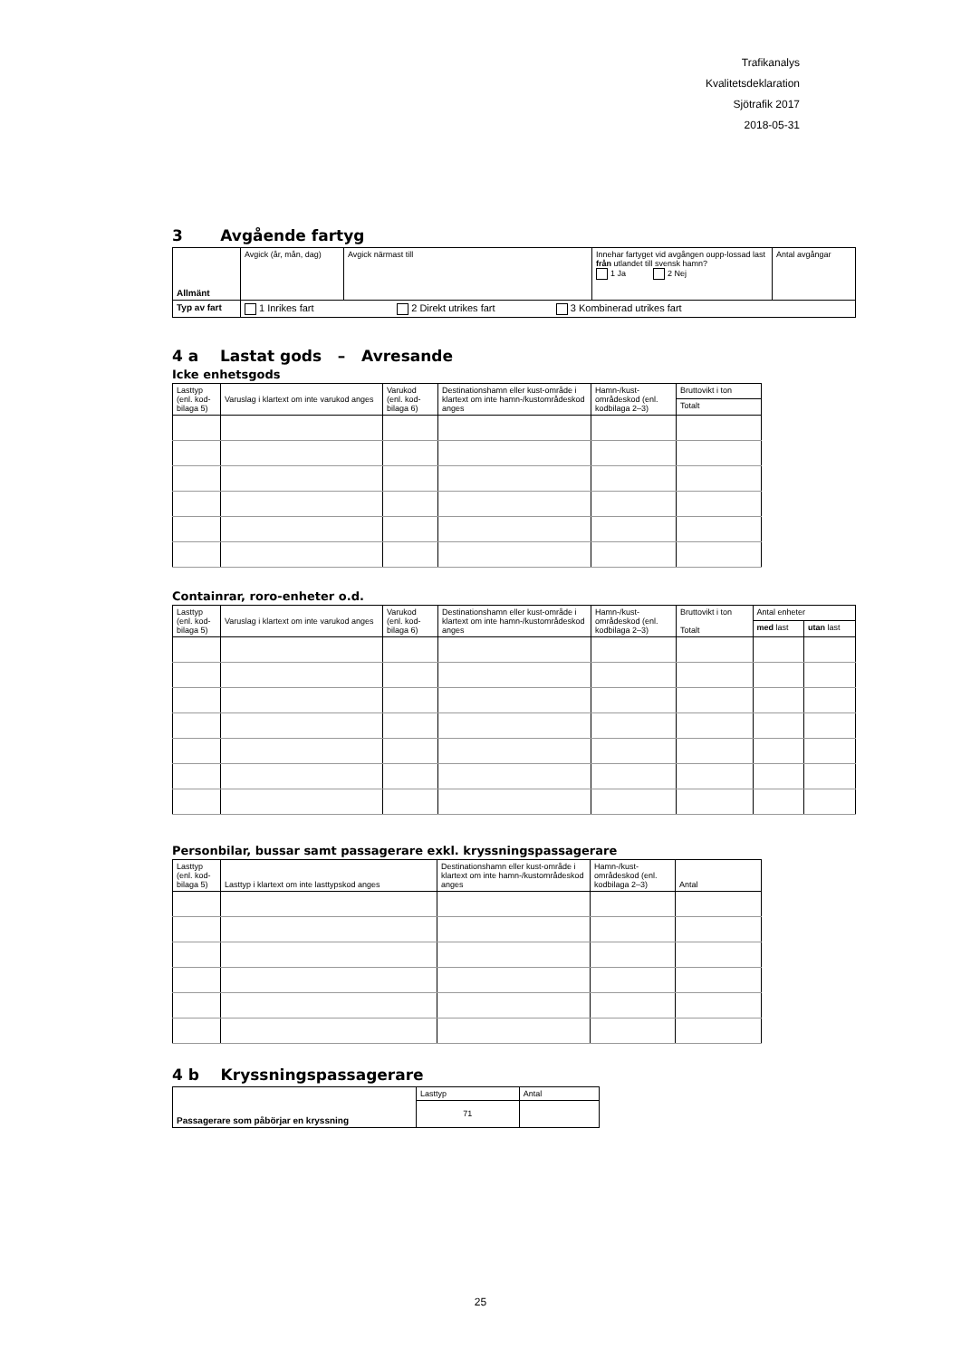Trafikanalys
Kvalitetsdeklaration
Sjötrafik 2017
2018-05-31
3 Avgående fartyg
| Allmänt | Avgick (år, mån, dag) | Avgick närmast till | Innehar fartyget vid avgången oupp-lossad last från utlandet till svensk hamn? 1 Ja 2 Nej | Antal avgångar |
| Typ av fart | 1 Inrikes fart 2 Direkt utrikes fart 3 Kombinerad utrikes fart | | | |
4 a Lastat gods – Avresande
Icke enhetsgods
| Lasttyp (enl. kod-bilaga 5) | Varuslag i klartext om inte varukod anges | Varukod (enl. kod-bilaga 6) | Destinationshamn eller kust-område i klartext om inte hamn-/kustområdeskod anges | Hamn-/kust-områdeskod (enl. kodbilaga 2–3) | Bruttovikt i ton |
| | | | | | Totalt |
Containrar, roro-enheter o.d.
| Lasttyp (enl. kod-bilaga 5) | Varuslag i klartext om inte varukod anges | Varukod (enl. kod-bilaga 6) | Destinationshamn eller kust-område i klartext om inte hamn-/kustområdeskod anges | Hamn-/kust-områdeskod (enl. kodbilaga 2–3) | Bruttovikt i ton Totalt | Antal enheter | |
| | | | | | | med last | utan last |
Personbilar, bussar samt passagerare exkl. kryssningspassagerare
| Lasttyp (enl. kod-bilaga 5) | Lasttyp i klartext om inte lasttypskod anges | Destinationshamn eller kust-område i klartext om inte hamn-/kustområdeskod anges | Hamn-/kust-områdeskod (enl. kodbilaga 2–3) | Antal |
4 b Kryssningspassagerare
| Passagerare som påbörjar en kryssning | Lasttyp | Antal |
| | 71 | |
25